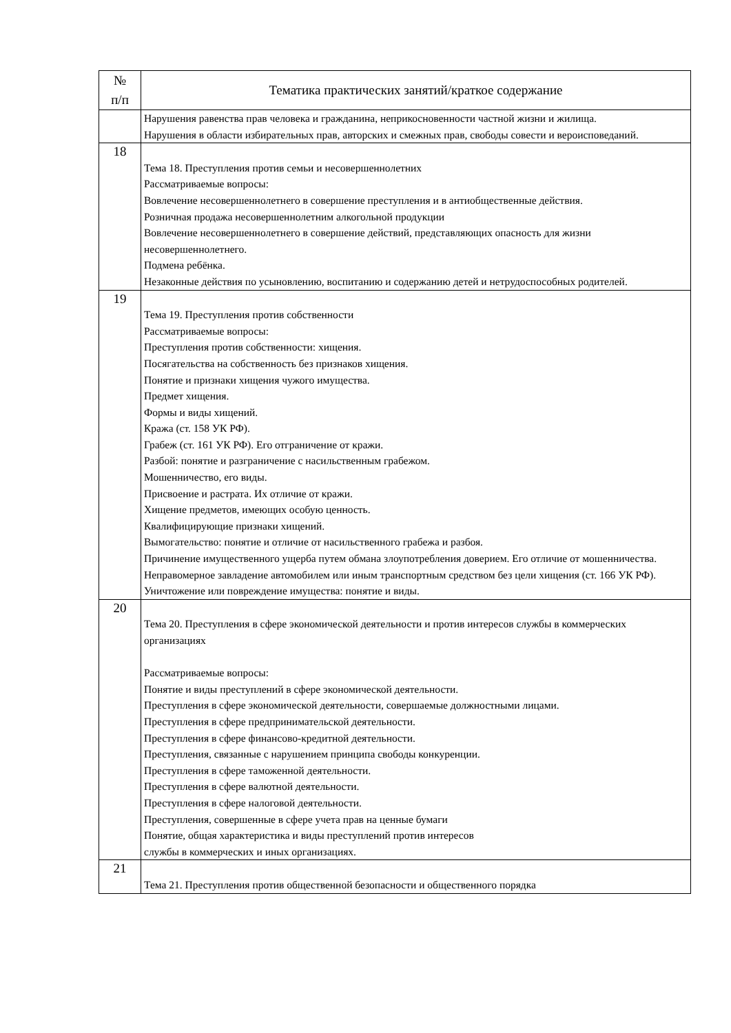| № п/п | Тематика практических занятий/краткое содержание |
| --- | --- |
| | Нарушения равенства прав человека и гражданина, неприкосновенности частной жизни и жилища. Нарушения в области избирательных прав, авторских и смежных прав, свободы совести и вероисповеданий. |
| 18 | Тема 18. Преступления против семьи и несовершеннолетних Рассматриваемые вопросы: Вовлечение несовершеннолетнего в совершение преступления и в антиобщественные действия. Розничная продажа несовершеннолетним алкогольной продукции Вовлечение несовершеннолетнего в совершение действий, представляющих опасность для жизни несовершеннолетнего. Подмена ребёнка. Незаконные действия по усыновлению, воспитанию и содержанию детей и нетрудоспособных родителей. |
| 19 | Тема 19. Преступления против собственности Рассматриваемые вопросы: Преступления против собственности: хищения. Посягательства на собственность без признаков хищения. Понятие и признаки хищения чужого имущества. Предмет хищения. Формы и виды хищений. Кража (ст. 158 УК РФ). Грабеж (ст. 161 УК РФ). Его отграничение от кражи. Разбой: понятие и разграничение с насильственным грабежом. Мошенничество, его виды. Присвоение и растрата. Их отличие от кражи. Хищение предметов, имеющих особую ценность. Квалифицирующие признаки хищений. Вымогательство: понятие и отличие от насильственного грабежа и разбоя. Причинение имущественного ущерба путем обмана злоупотребления доверием. Его отличие от мошенничества. Неправомерное завладение автомобилем или иным транспортным средством без цели хищения (ст. 166 УК РФ). Уничтожение или повреждение имущества: понятие и виды. |
| 20 | Тема 20. Преступления в сфере экономической деятельности и против интересов службы в коммерческих организациях Рассматриваемые вопросы: Понятие и виды преступлений в сфере экономической деятельности. Преступления в сфере экономической деятельности, совершаемые должностными лицами. Преступления в сфере предпринимательской деятельности. Преступления в сфере финансово-кредитной деятельности. Преступления, связанные с нарушением принципа свободы конкуренции. Преступления в сфере таможенной деятельности. Преступления в сфере валютной деятельности. Преступления в сфере налоговой деятельности. Преступления, совершенные в сфере учета прав на ценные бумаги Понятие, общая характеристика и виды преступлений против интересов службы в коммерческих и иных организациях. |
| 21 | Тема 21. Преступления против общественной безопасности и общественного порядка |